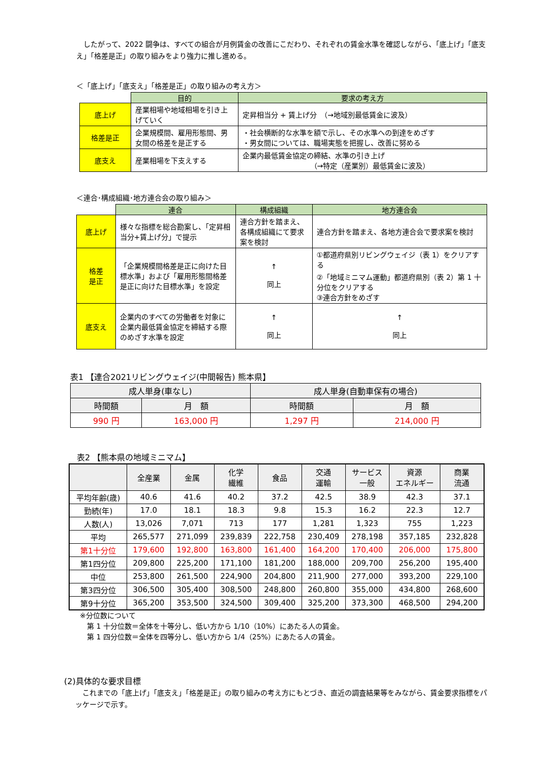したがって、2022 闘争は、すべての組合が月例賃金の改善にこだわり、それぞれの賃金水準を確認しながら、「底上げ」「底支え」「格差是正」の取り組みをより強力に推し進める。
＜「底上げ」「底支え」「格差是正」の取り組みの考え方＞
| | 目的 | 要求の考え方 |
| 底上げ | 産業相場や地域相場を引き上げていく | 定昇相当分 + 賃上げ分 （→地域別最低賃金に波及） |
| 格差是正 | 企業規模間、雇用形態間、男女間の格差を是正する | ・社会横断的な水準を額で示し、その水準への到達をめざす ・男女間については、職場実態を把握し、改善に努める |
| 底支え | 産業相場を下支えする | 企業内最低賃金協定の締結、水準の引き上げ （→特定（産業別）最低賃金に波及） |
＜連合･構成組織･地方連合会の取り組み＞
| | 連合 | 構成組織 | 地方連合会 |
| 底上げ | 様々な指標を総合勘案し、「定昇相当分+賃上げ分」で提示 | 連合方針を踏まえ、各構成組織にて要求案を検討 | 連合方針を踏まえ、各地方連合会で要求案を検討 |
| 格差 是正 | 「企業規模間格差是正に向けた目標水準」および「雇用形態間格差是正に向けた目標水準」を設定 | ↑ 同上 | ①都道府県別リビングウェイジ（表 1）をクリアする ②「地域ミニマム運動」都道府県別（表 2）第 1 十分位をクリアする ③連合方針をめざす |
| 底支え | 企業内のすべての労働者を対象に企業内最低賃金協定を締結する際のめざす水準を設定 | ↑ 同上 | ↑ 同上 |
表1 【連合2021リビングウェイジ(中間報告) 熊本県】
| 成人単身(車なし) | | 成人単身(自動車保有の場合) | |
| 時間額 | 月 額 | 時間額 | 月 額 |
| 990 円 | 163,000 円 | 1,297 円 | 214,000 円 |
　表2 【熊本県の地域ミニマム】
| | 全産業 | 金属 | 化学 繊維 | 食品 | 交通 運輸 | サービス 一般 | 資源 エネルギー | 商業 流通 |
| 平均年齢(歳) | 40.6 | 41.6 | 40.2 | 37.2 | 42.5 | 38.9 | 42.3 | 37.1 |
| 勤続(年) | 17.0 | 18.1 | 18.3 | 9.8 | 15.3 | 16.2 | 22.3 | 12.7 |
| 人数(人) | 13,026 | 7,071 | 713 | 177 | 1,281 | 1,323 | 755 | 1,223 |
| 平均 | 265,577 | 271,099 | 239,839 | 222,758 | 230,409 | 278,198 | 357,185 | 232,828 |
| 第1十分位 | 179,600 | 192,800 | 163,800 | 161,400 | 164,200 | 170,400 | 206,000 | 175,800 |
| 第1四分位 | 209,800 | 225,200 | 171,100 | 181,200 | 188,000 | 209,700 | 256,200 | 195,400 |
| 中位 | 253,800 | 261,500 | 224,900 | 204,800 | 211,900 | 277,000 | 393,200 | 229,100 |
| 第3四分位 | 306,500 | 305,400 | 308,500 | 248,800 | 260,800 | 355,000 | 434,800 | 268,600 |
| 第9十分位 | 365,200 | 353,500 | 324,500 | 309,400 | 325,200 | 373,300 | 468,500 | 294,200 |
※分位数について
　第 1 十分位数＝全体を十等分し、低い方から 1/10（10%）にあたる人の賃金。
　第 1 四分位数＝全体を四等分し、低い方から 1/4（25%）にあたる人の賃金。
(2)具体的な要求目標
　これまでの「底上げ」「底支え」「格差是正」の取り組みの考え方にもとづき、直近の調査結果等をみながら、賃金要求指標をパッケージで示す。